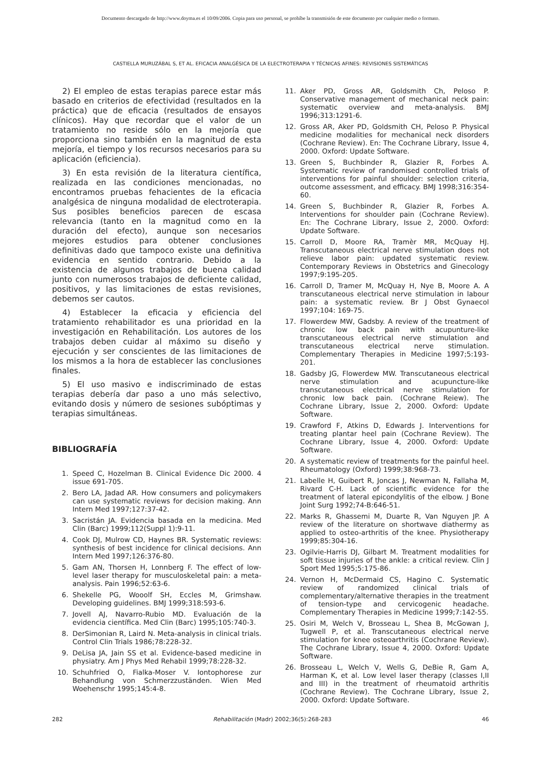Documento descargado de http://www.doyma.es el 10/09/2006. Copia para uso personal, se prohíbe la transmisión de este documento por cualquier medio o formato.
CASTIELLA MURUZÁBAL S, ET AL. EFICACIA ANALGÉSICA DE LA ELECTROTERAPIA Y TÉCNICAS AFINES: REVISIONES SISTEMÁTICAS
2) El empleo de estas terapias parece estar más basado en criterios de efectividad (resultados en la práctica) que de eficacia (resultados de ensayos clínicos). Hay que recordar que el valor de un tratamiento no reside sólo en la mejoría que proporciona sino también en la magnitud de esta mejoría, el tiempo y los recursos necesarios para su aplicación (eficiencia).
3) En esta revisión de la literatura científica, realizada en las condiciones mencionadas, no encontramos pruebas fehacientes de la eficacia analgésica de ninguna modalidad de electroterapia. Sus posibles beneficios parecen de escasa relevancia (tanto en la magnitud como en la duración del efecto), aunque son necesarios mejores estudios para obtener conclusiones definitivas dado que tampoco existe una definitiva evidencia en sentido contrario. Debido a la existencia de algunos trabajos de buena calidad junto con numerosos trabajos de deficiente calidad, positivos, y las limitaciones de estas revisiones, debemos ser cautos.
4) Establecer la eficacia y eficiencia del tratamiento rehabilitador es una prioridad en la investigación en Rehabilitación. Los autores de los trabajos deben cuidar al máximo su diseño y ejecución y ser conscientes de las limitaciones de los mismos a la hora de establecer las conclusiones finales.
5) El uso masivo e indiscriminado de estas terapias debería dar paso a uno más selectivo, evitando dosis y número de sesiones subóptimas y terapias simultáneas.
BIBLIOGRAFÍA
1. Speed C, Hozelman B. Clinical Evidence Dic 2000. 4 issue 691-705.
2. Bero LA, Jadad AR. How consumers and policymakers can use systematic reviews for decision making. Ann Intern Med 1997;127:37-42.
3. Sacristán JA. Evidencia basada en la medicina. Med Clin (Barc) 1999;112(Suppl 1):9-11.
4. Cook DJ, Mulrow CD, Haynes BR. Systematic reviews: synthesis of best incidence for clinical decisions. Ann Intern Med 1997;126:376-80.
5. Gam AN, Thorsen H, Lonnberg F. The effect of low-level laser therapy for musculoskeletal pain: a meta-analysis. Pain 1996;52:63-6.
6. Shekelle PG, Wooolf SH, Eccles M, Grimshaw. Developing guidelines. BMJ 1999;318:593-6.
7. Jovell AJ, Navarro-Rubio MD. Evaluación de la evidencia científica. Med Clin (Barc) 1995;105:740-3.
8. DerSimonian R, Laird N. Meta-analysis in clinical trials. Control Clin Trials 1986;78:228-32.
9. DeLisa JA, Jain SS et al. Evidence-based medicine in physiatry. Am J Phys Med Rehabil 1999;78:228-32.
10. Schuhfried O, Fialka-Moser V. Iontophorese zur Behandlung von Schmerzzuständen. Wien Med Woehenschr 1995;145:4-8.
11. Aker PD, Gross AR, Goldsmith Ch, Peloso P. Conservative management of mechanical neck pain: systematic overview and meta-analysis. BMJ 1996;313:1291-6.
12. Gross AR, Aker PD, Goldsmith CH, Peloso P. Physical medicine modalities for mechanical neck disorders (Cochrane Review). En: The Cochrane Library, Issue 4, 2000. Oxford: Update Software.
13. Green S, Buchbinder R, Glazier R, Forbes A. Systematic review of randomised controlled trials of interventions for painful shoulder: selection criteria, outcome assessment, and efficacy. BMJ 1998;316:354-60.
14. Green S, Buchbinder R, Glazier R, Forbes A. Interventions for shoulder pain (Cochrane Review). En: The Cochrane Library, Issue 2, 2000. Oxford: Update Software.
15. Carroll D, Moore RA, Tramèr MR, McQuay HJ. Transcutaneous electrical nerve stimulation does not relieve labor pain: updated systematic review. Contemporary Reviews in Obstetrics and Ginecology 1997;9:195-205.
16. Carroll D, Tramer M, McQuay H, Nye B, Moore A. A transcutaneous electrical nerve stimulation in labour pain: a systematic review. Br J Obst Gynaecol 1997;104: 169-75.
17. Flowerdew MW, Gadsby. A review of the treatment of chronic low back pain with acupunture-like transcutaneous electrical nerve stimulation and transcutaneous electrical nerve stimulation. Complementary Therapies in Medicine 1997;5:193-201.
18. Gadsby JG, Flowerdew MW. Transcutaneous electrical nerve stimulation and acupuncture-like transcutaneous electrical nerve stimulation for chronic low back pain. (Cochrane Reiew). The Cochrane Library, Issue 2, 2000. Oxford: Update Software.
19. Crawford F, Atkins D, Edwards J. Interventions for treating plantar heel pain (Cochrane Review). The Cochrane Library, Issue 4, 2000. Oxford: Update Software.
20. A systematic review of treatments for the painful heel. Rheumatology (Oxford) 1999;38:968-73.
21. Labelle H, Guibert R, Joncas J, Newman N, Fallaha M, Rivard C-H. Lack of scientific evidence for the treatment of lateral epicondylitis of the elbow. J Bone Joint Surg 1992;74-B:646-51.
22. Marks R, Ghassemi M, Duarte R, Van Nguyen JP. A review of the literature on shortwave diathermy as applied to osteo-arthritis of the knee. Physiotherapy 1999;85:304-16.
23. Ogilvie-Harris DJ, Gilbart M. Treatment modalities for soft tissue injuries of the ankle: a critical review. Clin J Sport Med 1995;5:175-86.
24. Vernon H, McDermaid CS, Hagino C. Systematic review of randomized clinical trials of complementary/alternative therapies in the treatment of tension-type and cervicogenic headache. Complementary Therapies in Medicine 1999;7:142-55.
25. Osiri M, Welch V, Brosseau L, Shea B, McGowan J, Tugwell P, et al. Transcutaneous electrical nerve stimulation for knee osteoarthritis (Cochrane Review). The Cochrane Library, Issue 4, 2000. Oxford: Update Software.
26. Brosseau L, Welch V, Wells G, DeBie R, Gam A, Harman K, et al. Low level laser therapy (classes I,II and III) in the treatment of rheumatoid arthritis (Cochrane Review). The Cochrane Library, Issue 2, 2000. Oxford: Update Software.
282 Rehabilitación (Madr) 2002;36(5):268-283 46